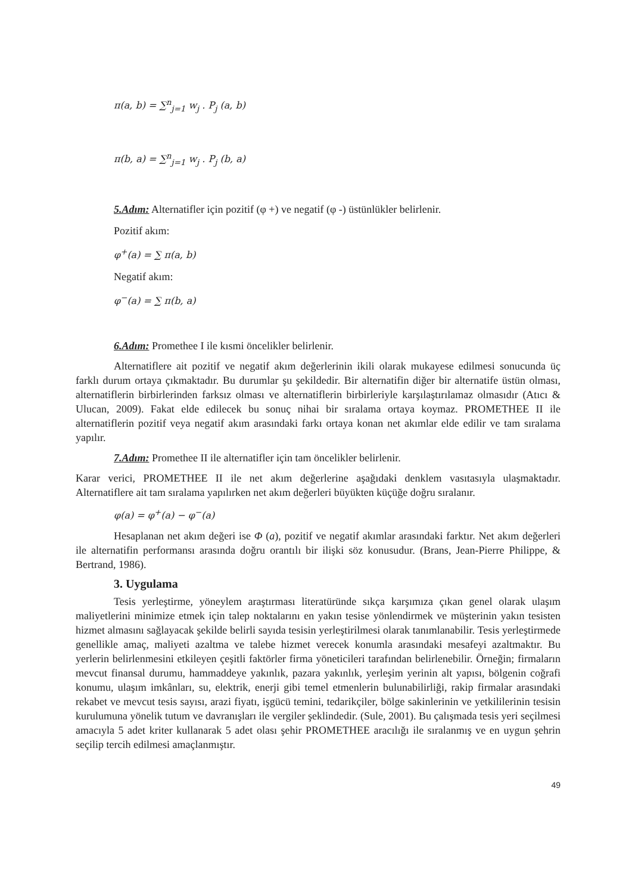π(a, b) = ∑<sup>n</sup><sub>j=1</sub> w<sub>j</sub> . P<sub>j</sub> (a, b)
π(b, a) = ∑<sup>n</sup><sub>j=1</sub> w<sub>j</sub> . P<sub>j</sub> (b, a)
5.Adım: Alternatifler için pozitif (φ +) ve negatif (φ -) üstünlükler belirlenir.
Pozitif akım:
φ<sup>+</sup>(a) = ∑ π(a, b)
Negatif akım:
φ<sup>−</sup>(a) = ∑ π(b, a)
6.Adım: Promethee I ile kısmi öncelikler belirlenir.
Alternatiflere ait pozitif ve negatif akım değerlerinin ikili olarak mukayese edilmesi sonucunda üç farklı durum ortaya çıkmaktadır. Bu durumlar şu şekildedir. Bir alternatifin diğer bir alternatife üstün olması, alternatiflerin birbirlerinden farksız olması ve alternatiflerin birbirleriyle karşılaştırılamaz olmasıdır (Atıcı & Ulucan, 2009). Fakat elde edilecek bu sonuç nihai bir sıralama ortaya koymaz. PROMETHEE II ile alternatiflerin pozitif veya negatif akım arasındaki farkı ortaya konan net akımlar elde edilir ve tam sıralama yapılır.
7.Adım: Promethee II ile alternatifler için tam öncelikler belirlenir.
Karar verici, PROMETHEE II ile net akım değerlerine aşağıdaki denklem vasıtasıyla ulaşmaktadır. Alternatiflere ait tam sıralama yapılırken net akım değerleri büyükten küçüğe doğru sıralanır.
φ(a) = φ<sup>+</sup>(a) − φ<sup>−</sup>(a)
Hesaplanan net akım değeri ise Φ (a), pozitif ve negatif akımlar arasındaki farktır. Net akım değerleri ile alternatifin performansı arasında doğru orantılı bir ilişki söz konusudur. (Brans, Jean-Pierre Philippe, & Bertrand, 1986).
3. Uygulama
Tesis yerleştirme, yöneylem araştırması literatüründe sıkça karşımıza çıkan genel olarak ulaşım maliyetlerini minimize etmek için talep noktalarını en yakın tesise yönlendirmek ve müşterinin yakın tesisten hizmet almasını sağlayacak şekilde belirli sayıda tesisin yerleştirilmesi olarak tanımlanabilir. Tesis yerleştirmede genellikle amaç, maliyeti azaltma ve talebe hizmet verecek konumla arasındaki mesafeyi azaltmaktır. Bu yerlerin belirlenmesini etkileyen çeşitli faktörler firma yöneticileri tarafından belirlenebilir. Örneğin; firmaların mevcut finansal durumu, hammaddeye yakınlık, pazara yakınlık, yerleşim yerinin alt yapısı, bölgenin coğrafi konumu, ulaşım imkânları, su, elektrik, enerji gibi temel etmenlerin bulunabilirliği, rakip firmalar arasındaki rekabet ve mevcut tesis sayısı, arazi fiyatı, işgücü temini, tedarikçiler, bölge sakinlerinin ve yetkililerinin tesisin kurulumuna yönelik tutum ve davranışları ile vergiler şeklindedir. (Sule, 2001). Bu çalışmada tesis yeri seçilmesi amacıyla 5 adet kriter kullanarak 5 adet olası şehir PROMETHEE aracılığı ile sıralanmış ve en uygun şehrin seçilip tercih edilmesi amaçlanmıştır.
49